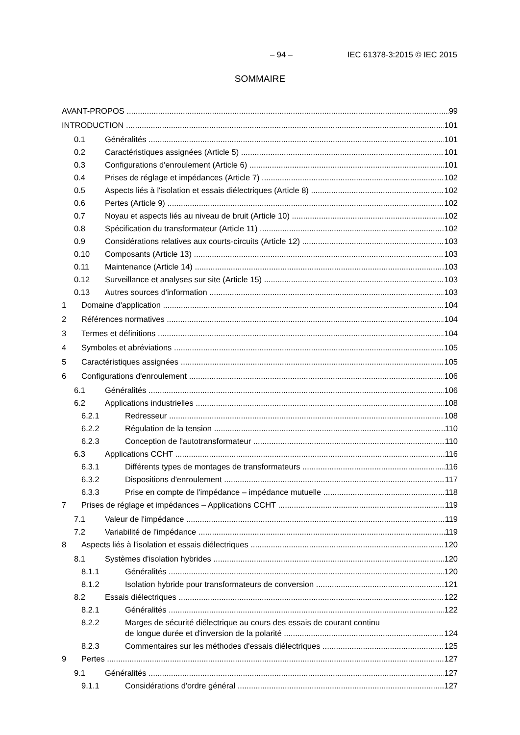– 94 – IEC 61378-3:2015 © IEC 2015
SOMMAIRE
AVANT-PROPOS 99
INTRODUCTION 101
0.1 Généralités 101
0.2 Caractéristiques assignées (Article 5) 101
0.3 Configurations d'enroulement (Article 6) 101
0.4 Prises de réglage et impédances (Article 7) 102
0.5 Aspects liés à l'isolation et essais diélectriques (Article 8) 102
0.6 Pertes (Article 9) 102
0.7 Noyau et aspects liés au niveau de bruit (Article 10) 102
0.8 Spécification du transformateur (Article 11) 102
0.9 Considérations relatives aux courts-circuits (Article 12) 103
0.10 Composants (Article 13) 103
0.11 Maintenance (Article 14) 103
0.12 Surveillance et analyses sur site (Article 15) 103
0.13 Autres sources d'information 103
1 Domaine d'application 104
2 Références normatives 104
3 Termes et définitions 104
4 Symboles et abréviations 105
5 Caractéristiques assignées 105
6 Configurations d'enroulement 106
6.1 Généralités 106
6.2 Applications industrielles 108
6.2.1 Redresseur 108
6.2.2 Régulation de la tension 110
6.2.3 Conception de l'autotransformateur 110
6.3 Applications CCHT 116
6.3.1 Différents types de montages de transformateurs 116
6.3.2 Dispositions d'enroulement 117
6.3.3 Prise en compte de l'impédance – impédance mutuelle 118
7 Prises de réglage et impédances – Applications CCHT 119
7.1 Valeur de l'impédance 119
7.2 Variabilité de l'impédance 119
8 Aspects liés à l'isolation et essais diélectriques 120
8.1 Systèmes d'isolation hybrides 120
8.1.1 Généralités 120
8.1.2 Isolation hybride pour transformateurs de conversion 121
8.2 Essais diélectriques 122
8.2.1 Généralités 122
8.2.2 Marges de sécurité diélectrique au cours des essais de courant continu
de longue durée et d'inversion de la polarité 124
8.2.3 Commentaires sur les méthodes d'essais diélectriques 125
9 Pertes 127
9.1 Généralités 127
9.1.1 Considérations d'ordre général 127